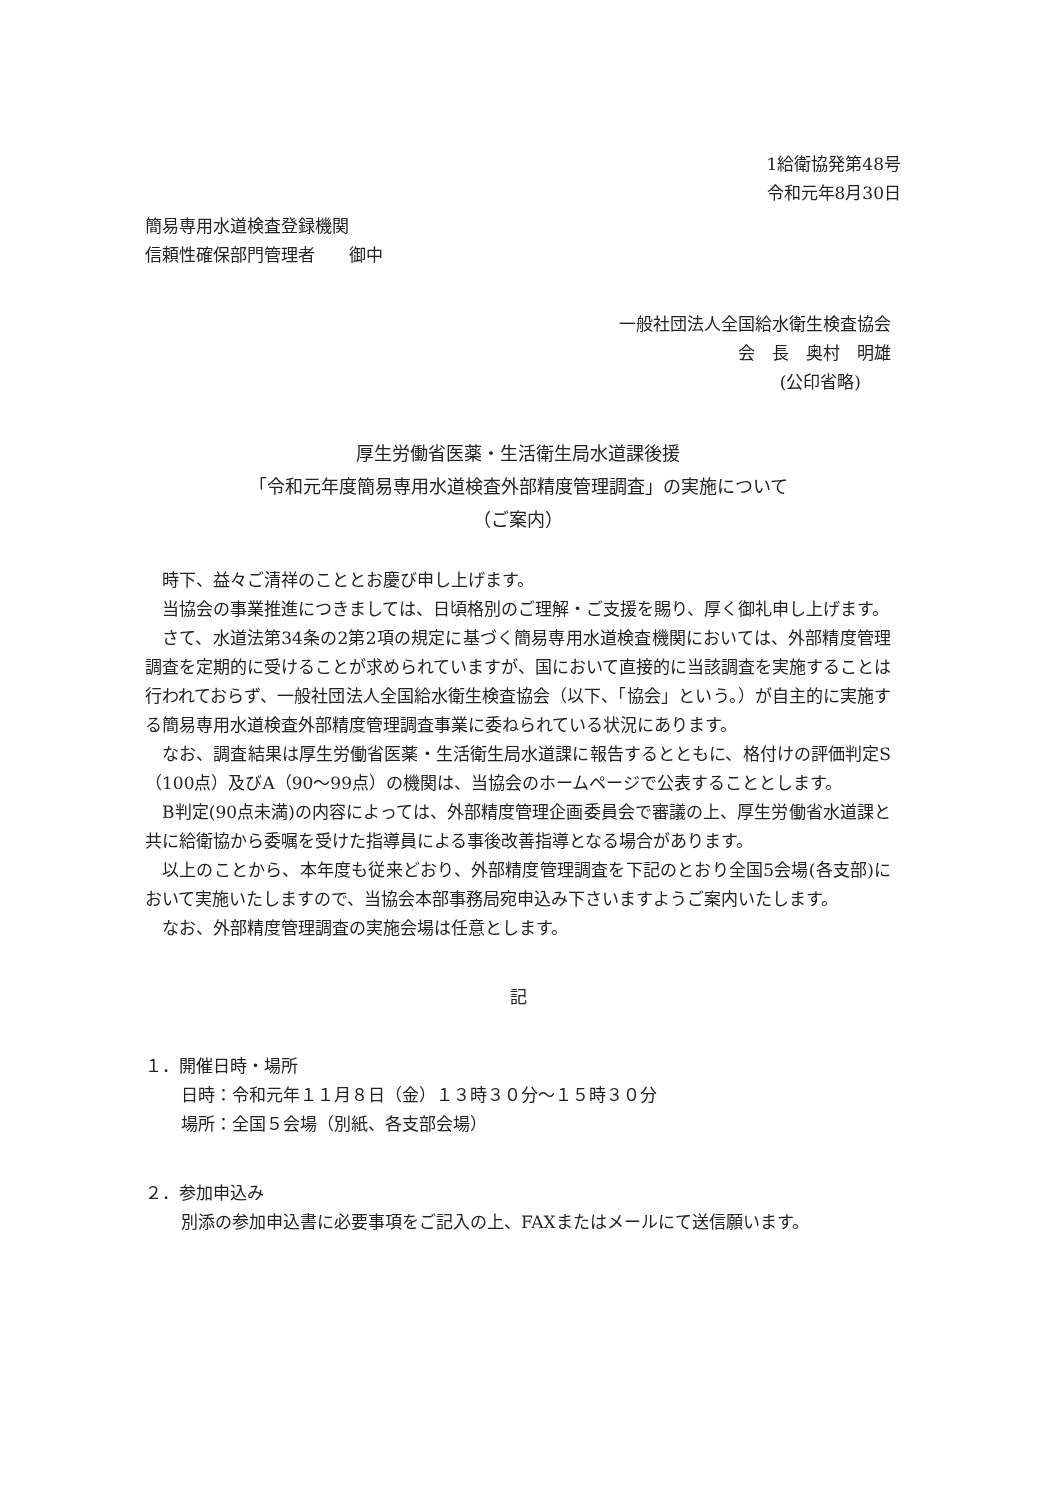1給衛協発第48号
令和元年8月30日
簡易専用水道検査登録機関
信頼性確保部門管理者　　御中
一般社団法人全国給水衛生検査協会
会　長　奥村　明雄
(公印省略)
厚生労働省医薬・生活衛生局水道課後援
「令和元年度簡易専用水道検査外部精度管理調査」の実施について
（ご案内）
時下、益々ご清祥のこととお慶び申し上げます。
当協会の事業推進につきましては、日頃格別のご理解・ご支援を賜り、厚く御礼申し上げます。
さて、水道法第34条の2第2項の規定に基づく簡易専用水道検査機関においては、外部精度管理調査を定期的に受けることが求められていますが、国において直接的に当該調査を実施することは行われておらず、一般社団法人全国給水衛生検査協会（以下、「協会」という。）が自主的に実施する簡易専用水道検査外部精度管理調査事業に委ねられている状況にあります。
なお、調査結果は厚生労働省医薬・生活衛生局水道課に報告するとともに、格付けの評価判定S（100点）及びA（90～99点）の機関は、当協会のホームページで公表することとします。
B判定(90点未満)の内容によっては、外部精度管理企画委員会で審議の上、厚生労働省水道課と共に給衛協から委嘱を受けた指導員による事後改善指導となる場合があります。
以上のことから、本年度も従来どおり、外部精度管理調査を下記のとおり全国5会場(各支部)において実施いたしますので、当協会本部事務局宛申込み下さいますようご案内いたします。
なお、外部精度管理調査の実施会場は任意とします。
記
１．開催日時・場所
日時：令和元年１１月８日（金）１３時３０分～１５時３０分
場所：全国５会場（別紙、各支部会場）
２．参加申込み
別添の参加申込書に必要事項をご記入の上、FAXまたはメールにて送信願います。